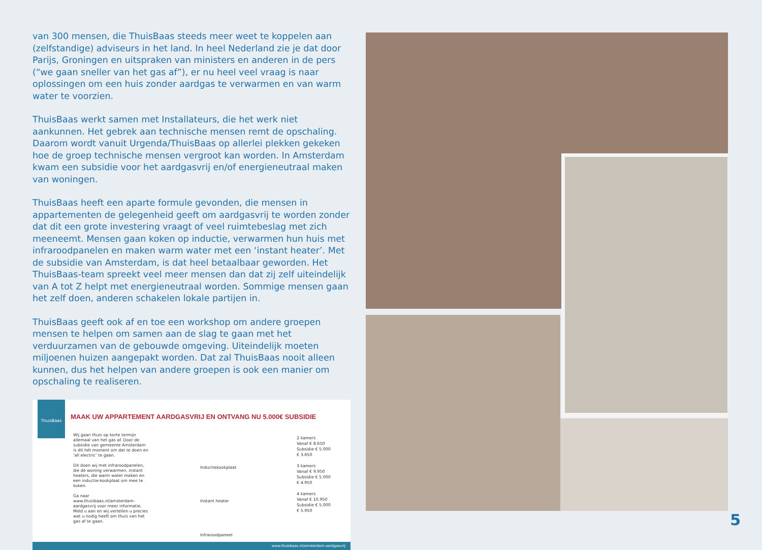van 300 mensen, die ThuisBaas steeds meer weet te koppelen aan (zelfstandige) adviseurs in het land. In heel Nederland zie je dat door Parijs, Groningen en uitspraken van ministers en anderen in de pers (“we gaan sneller van het gas af”), er nu heel veel vraag is naar oplossingen om een huis zonder aardgas te verwarmen en van warm water te voorzien.
ThuisBaas werkt samen met Installateurs, die het werk niet aankunnen. Het gebrek aan technische mensen remt de opschaling. Daarom wordt vanuit Urgenda/ThuisBaas op allerlei plekken gekeken hoe de groep technische mensen vergroot kan worden. In Amsterdam kwam een subsidie voor het aardgasvrij en/of energieneutraal maken van woningen.
ThuisBaas heeft een aparte formule gevonden, die mensen in appartementen de gelegenheid geeft om aardgasvrij te worden zonder dat dit een grote investering vraagt of veel ruimtebeslag met zich meeneemt. Mensen gaan koken op inductie, verwarmen hun huis met infraroodpanelen en maken warm water met een ‘instant heater’. Met de subsidie van Amsterdam, is dat heel betaalbaar geworden. Het ThuisBaas-team spreekt veel meer mensen dan dat zij zelf uiteindelijk van A tot Z helpt met energieneutraal worden. Sommige mensen gaan het zelf doen, anderen schakelen lokale partijen in.
ThuisBaas geeft ook af en toe een workshop om andere groepen mensen te helpen om samen aan de slag te gaan met het verduurzamen van de gebouwde omgeving. Uiteindelijk moeten miljoenen huizen aangepakt worden. Dat zal ThuisBaas nooit alleen kunnen, dus het helpen van andere groepen is ook een manier om opschaling te realiseren.
ThuisBaas
MAAK UW APPARTEMENT AARDGASVRIJ EN ONTVANG NU 5.000€ SUBSIDIE
Wij gaan thuis op korte termijn allemaal van het gas af. Door de subsidie van gemeente Amsterdam is dit hét moment om dat te doen en ‘all electric’ te gaan.
Dit doen wij met infraroodpanelen, die de woning verwarmen, instant heaters, die warm water maken en een inductie-kookplaat om mee te koken.
Ga naar www.thuisbaas.nl/amsterdam-aardgasvrij voor meer informatie. Meld u aan en wij vertellen u precies wat u nodig heeft om thuis van het gas af te gaan.
Inductiekookplaat
Instant heater
Infraroodpaneel
2 kamers
Vanaf € 8.650
Subsidie € 5.000
€ 3.650
3 kamers
Vanaf € 9.950
Subsidie € 5.000
€ 4.950
4 kamers
Vanaf € 10.950
Subsidie € 5.000
€ 5.950
www.thuisbaas.nl/amsterdam-aardgasvrij
5